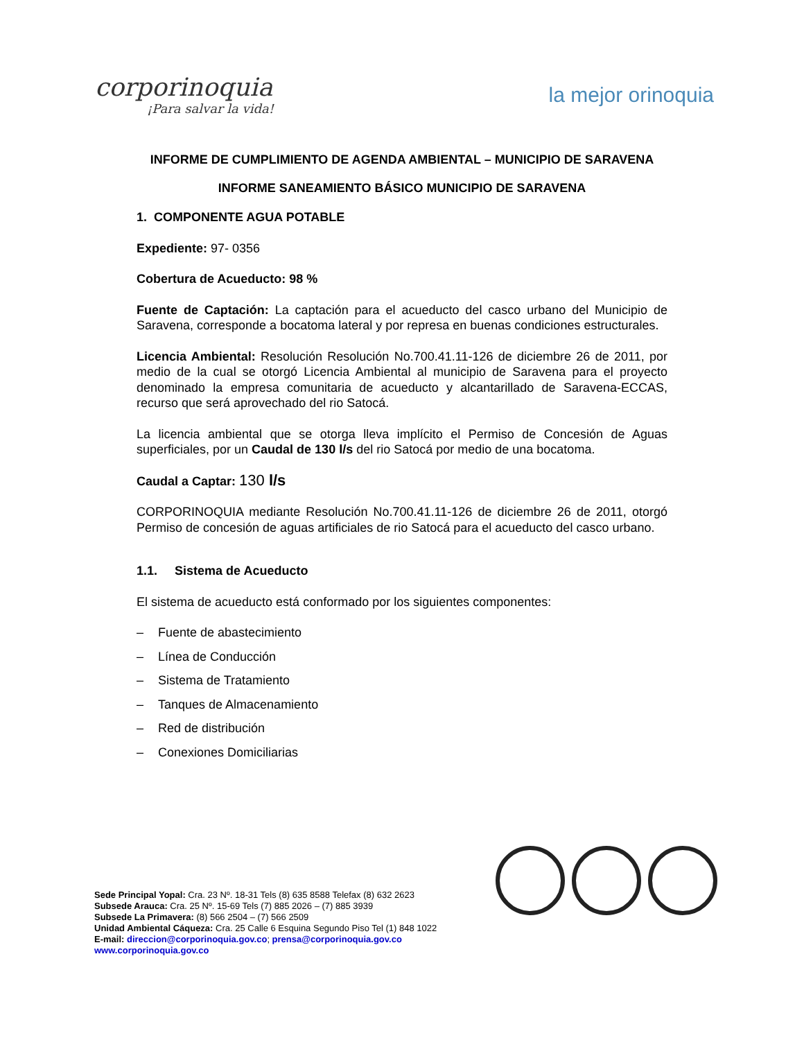corporinoquia
¡Para salvar la vida!
la mejor orinoquia
INFORME DE CUMPLIMIENTO DE AGENDA AMBIENTAL – MUNICIPIO DE SARAVENA
INFORME SANEAMIENTO BÁSICO MUNICIPIO DE SARAVENA
1. COMPONENTE AGUA POTABLE
Expediente: 97- 0356
Cobertura de Acueducto: 98 %
Fuente de Captación: La captación para el acueducto del casco urbano del Municipio de Saravena, corresponde a bocatoma lateral y por represa en buenas condiciones estructurales.
Licencia Ambiental: Resolución Resolución No.700.41.11-126 de diciembre 26 de 2011, por medio de la cual se otorgó Licencia Ambiental al municipio de Saravena para el proyecto denominado la empresa comunitaria de acueducto y alcantarillado de Saravena-ECCAS, recurso que será aprovechado del rio Satocá.
La licencia ambiental que se otorga lleva implícito el Permiso de Concesión de Aguas superficiales, por un Caudal de 130 l/s del rio Satocá por medio de una bocatoma.
Caudal a Captar: 130 l/s
CORPORINOQUIA mediante Resolución No.700.41.11-126 de diciembre 26 de 2011, otorgó Permiso de concesión de aguas artificiales de rio Satocá para el acueducto del casco urbano.
1.1. Sistema de Acueducto
El sistema de acueducto está conformado por los siguientes componentes:
– Fuente de abastecimiento
– Línea de Conducción
– Sistema de Tratamiento
– Tanques de Almacenamiento
– Red de distribución
– Conexiones Domiciliarias
Sede Principal Yopal: Cra. 23 Nº. 18-31 Tels (8) 635 8588 Telefax (8) 632 2623
Subsede Arauca: Cra. 25 Nº. 15-69 Tels (7) 885 2026 – (7) 885 3939
Subsede La Primavera: (8) 566 2504 – (7) 566 2509
Unidad Ambiental Cáqueza: Cra. 25 Calle 6 Esquina Segundo Piso Tel (1) 848 1022
E-mail: direccion@corporinoquia.gov.co; prensa@corporinoquia.gov.co
www.corporinoquia.gov.co